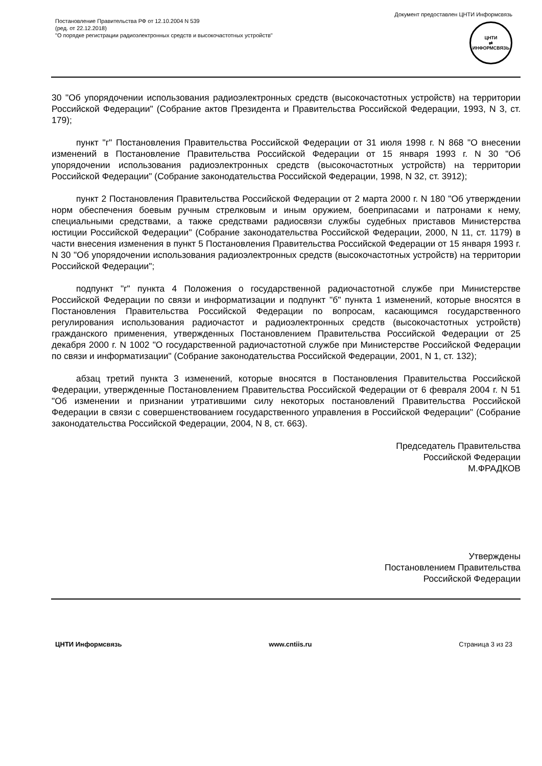Документ предоставлен ЦНТИ Информсвязь
Постановление Правительства РФ от 12.10.2004 N 539
(ред. от 22.12.2018)
"О порядке регистрации радиоэлектронных средств и высокочастотных устройств"
ЦНТИ
⇄
ИНФОРМСВЯЗЬ
30 "Об упорядочении использования радиоэлектронных средств (высокочастотных устройств) на территории Российской Федерации" (Собрание актов Президента и Правительства Российской Федерации, 1993, N 3, ст. 179);
пункт "г" Постановления Правительства Российской Федерации от 31 июля 1998 г. N 868 "О внесении изменений в Постановление Правительства Российской Федерации от 15 января 1993 г. N 30 "Об упорядочении использования радиоэлектронных средств (высокочастотных устройств) на территории Российской Федерации" (Собрание законодательства Российской Федерации, 1998, N 32, ст. 3912);
пункт 2 Постановления Правительства Российской Федерации от 2 марта 2000 г. N 180 "Об утверждении норм обеспечения боевым ручным стрелковым и иным оружием, боеприпасами и патронами к нему, специальными средствами, а также средствами радиосвязи службы судебных приставов Министерства юстиции Российской Федерации" (Собрание законодательства Российской Федерации, 2000, N 11, ст. 1179) в части внесения изменения в пункт 5 Постановления Правительства Российской Федерации от 15 января 1993 г. N 30 "Об упорядочении использования радиоэлектронных средств (высокочастотных устройств) на территории Российской Федерации";
подпункт "г" пункта 4 Положения о государственной радиочастотной службе при Министерстве Российской Федерации по связи и информатизации и подпункт "б" пункта 1 изменений, которые вносятся в Постановления Правительства Российской Федерации по вопросам, касающимся государственного регулирования использования радиочастот и радиоэлектронных средств (высокочастотных устройств) гражданского применения, утвержденных Постановлением Правительства Российской Федерации от 25 декабря 2000 г. N 1002 "О государственной радиочастотной службе при Министерстве Российской Федерации по связи и информатизации" (Собрание законодательства Российской Федерации, 2001, N 1, ст. 132);
абзац третий пункта 3 изменений, которые вносятся в Постановления Правительства Российской Федерации, утвержденные Постановлением Правительства Российской Федерации от 6 февраля 2004 г. N 51 "Об изменении и признании утратившими силу некоторых постановлений Правительства Российской Федерации в связи с совершенствованием государственного управления в Российской Федерации" (Собрание законодательства Российской Федерации, 2004, N 8, ст. 663).
Председатель Правительства
Российской Федерации
М.ФРАДКОВ
Утверждены
Постановлением Правительства
Российской Федерации
ЦНТИ Информсвязь www.cntiis.ru Страница 3 из 23